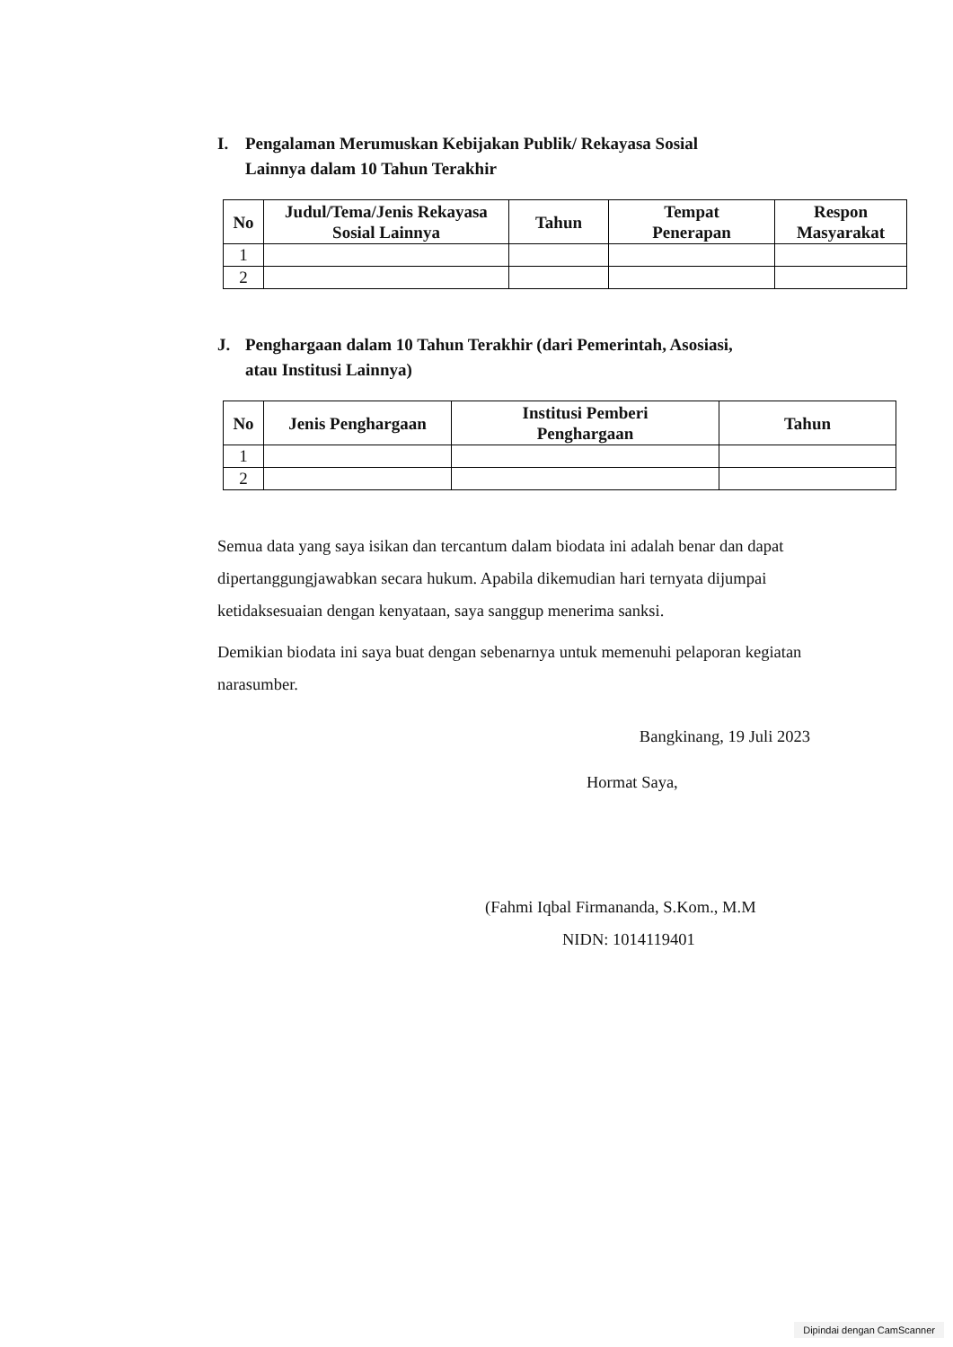I. Pengalaman Merumuskan Kebijakan Publik/ Rekayasa Sosial
Lainnya dalam 10 Tahun Terakhir
| No | Judul/Tema/Jenis Rekayasa Sosial Lainnya | Tahun | Tempat Penerapan | Respon Masyarakat |
| --- | --- | --- | --- | --- |
| 1 | | | | |
| 2 | | | | |
J. Penghargaan dalam 10 Tahun Terakhir (dari Pemerintah, Asosiasi,
atau Institusi Lainnya)
| No | Jenis Penghargaan | Institusi Pemberi Penghargaan | Tahun |
| --- | --- | --- | --- |
| 1 | | | |
| 2 | | | |
Semua data yang saya isikan dan tercantum dalam biodata ini adalah benar dan dapat dipertanggungjawabkan secara hukum. Apabila dikemudian hari ternyata dijumpai ketidaksesuaian dengan kenyataan, saya sanggup menerima sanksi.
Demikian biodata ini saya buat dengan sebenarnya untuk memenuhi pelaporan kegiatan narasumber.
Bangkinang, 19 Juli 2023
Hormat Saya,
(Fahmi Iqbal Firmananda, S.Kom., M.M
NIDN: 1014119401
Dipindai dengan CamScanner